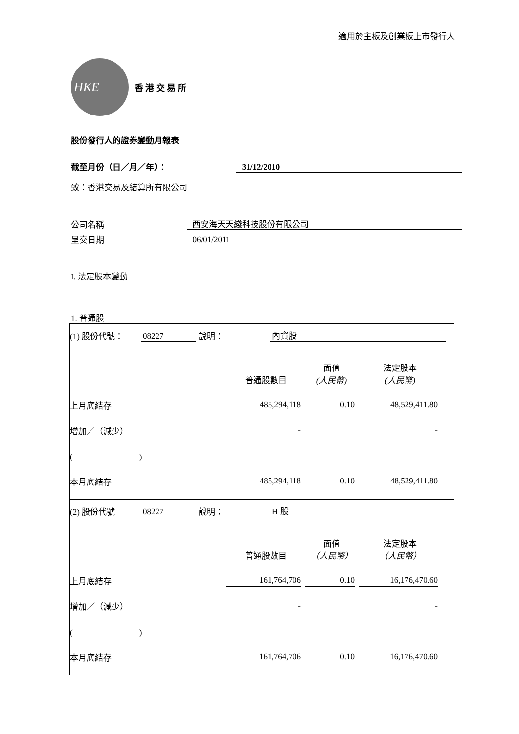適用於主板及創業板上市發行人
HKE
香港交易所
股份發行人的證券變動月報表
截至月份（日／月／年）： 31/12/2010
致：香港交易及結算所有限公司
公司名稱 西安海天天綫科技股份有限公司
呈交日期 06/01/2011
I. 法定股本變動
1. 普通股
(1) 股份代號： 08227 說明： 內資股
| | 普通股數目 | 面值 (人民幣) | 法定股本 (人民幣) |
| 上月底結存 | 485,294,118 | 0.10 | 48,529,411.80 |
| 增加／（減少） | - | | - |
| ( ) | | | |
| 本月底結存 | 485,294,118 | 0.10 | 48,529,411.80 |
(2) 股份代號 08227 說明： H 股
| | 普通股數目 | 面值 （人民幣） | 法定股本 （人民幣） |
| 上月底結存 | 161,764,706 | 0.10 | 16,176,470.60 |
| 增加／（減少） | - | | - |
| ( ) | | | |
| 本月底結存 | 161,764,706 | 0.10 | 16,176,470.60 |